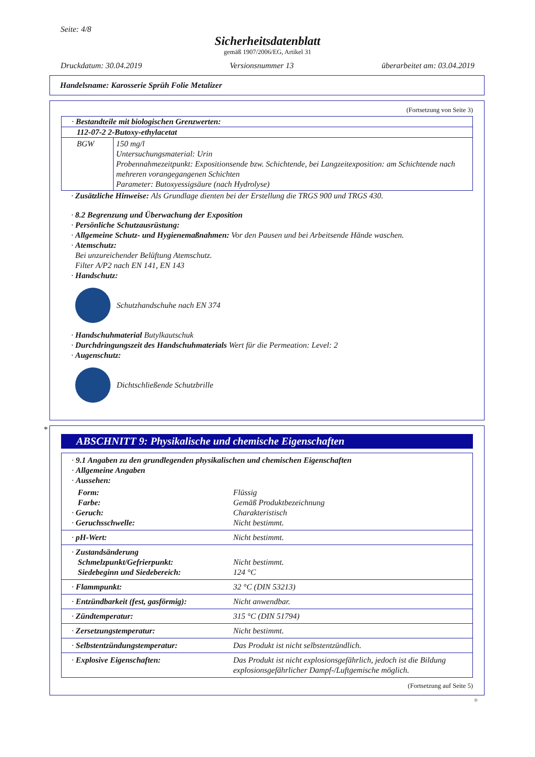Seite: 4/8
Sicherheitsdatenblatt
gemäß 1907/2006/EG, Artikel 31
Druckdatum: 30.04.2019 Versionsnummer 13 überarbeitet am: 03.04.2019
Handelsname: Karosserie Sprüh Folie Metalizer
(Fortsetzung von Seite 3)
· Bestandteile mit biologischen Grenzwerten:
112-07-2 2-Butoxy-ethylacetat
| BGW | 150 mg/l Untersuchungsmaterial: Urin Probennahmezeitpunkt: Expositionsende bzw. Schichtende, bei Langzeitexposition: am Schichtende nach mehreren vorangegangenen Schichten Parameter: Butoxyessigsäure (nach Hydrolyse) |
· Zusätzliche Hinweise: Als Grundlage dienten bei der Erstellung die TRGS 900 und TRGS 430.
· 8.2 Begrenzung und Überwachung der Exposition
· Persönliche Schutzausrüstung:
· Allgemeine Schutz- und Hygienemaßnahmen: Vor den Pausen und bei Arbeitsende Hände waschen.
· Atemschutz:
Bei unzureichender Belüftung Atemschutz.
Filter A/P2 nach EN 141, EN 143
· Handschutz:
Schutzhandschuhe nach EN 374
· Handschuhmaterial Butylkautschuk
· Durchdringungszeit des Handschuhmaterials Wert für die Permeation: Level: 2
· Augenschutz:
Dichtschließende Schutzbrille
*
ABSCHNITT 9: Physikalische und chemische Eigenschaften
| · 9.1 Angaben zu den grundlegenden physikalischen und chemischen Eigenschaften · Allgemeine Angaben · Aussehen: | |
| Form: Farbe: · Geruch: · Geruchsschwelle: | Flüssig Gemäß Produktbezeichnung Charakteristisch Nicht bestimmt. |
| · pH-Wert: | Nicht bestimmt. |
| · Zustandsänderung Schmelzpunkt/Gefrierpunkt: Siedebeginn und Siedebereich: | Nicht bestimmt. 124 °C |
| · Flammpunkt: | 32 °C (DIN 53213) |
| · Entzündbarkeit (fest, gasförmig): | Nicht anwendbar. |
| · Zündtemperatur: | 315 °C (DIN 51794) |
| · Zersetzungstemperatur: | Nicht bestimmt. |
| · Selbstentzündungstemperatur: | Das Produkt ist nicht selbstentzündlich. |
| · Explosive Eigenschaften: | Das Produkt ist nicht explosionsgefährlich, jedoch ist die Bildung explosionsgefährlicher Dampf-/Luftgemische möglich. |
(Fortsetzung auf Seite 5)
D